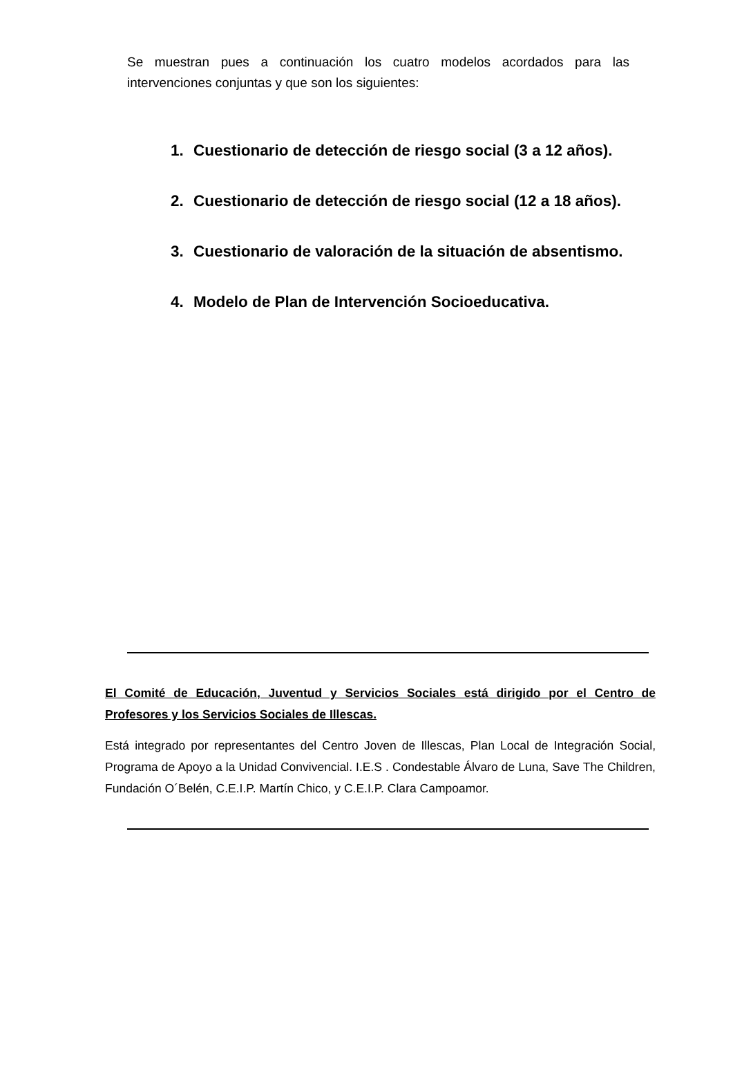Se muestran pues a continuación los cuatro modelos acordados para las intervenciones conjuntas y que son los siguientes:
1. Cuestionario de detección de riesgo social (3 a 12 años).
2. Cuestionario de detección de riesgo social (12 a 18 años).
3. Cuestionario de valoración de la situación de absentismo.
4. Modelo de Plan de Intervención Socioeducativa.
El Comité de Educación, Juventud y Servicios Sociales está dirigido por el Centro de Profesores y los Servicios Sociales de Illescas.
Está integrado por representantes del Centro Joven de Illescas, Plan Local de Integración Social, Programa de Apoyo a la Unidad Convivencial. I.E.S . Condestable Álvaro de Luna, Save The Children, Fundación O´Belén, C.E.I.P. Martín Chico, y C.E.I.P. Clara Campoamor.